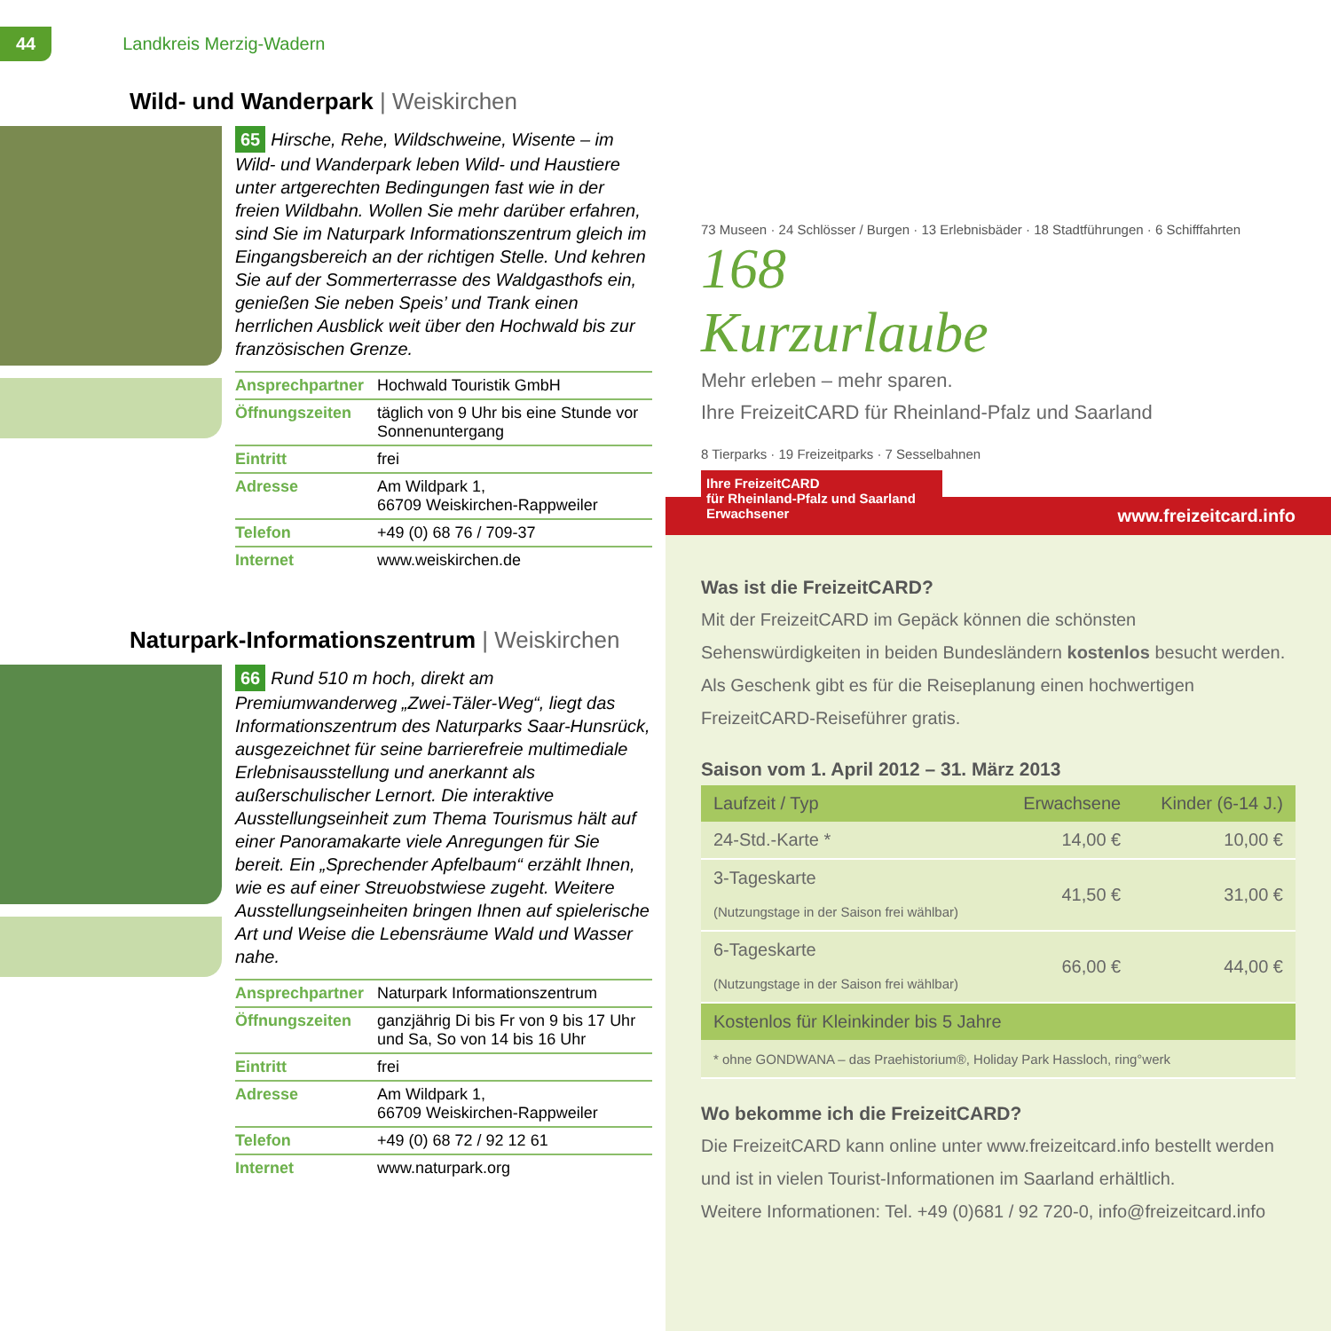44 Landkreis Merzig-Wadern
Wild- und Wanderpark | Weiskirchen
65 Hirsche, Rehe, Wildschweine, Wisente – im Wild- und Wanderpark leben Wild- und Haustiere unter artgerechten Bedingungen fast wie in der freien Wildbahn. Wollen Sie mehr darüber erfahren, sind Sie im Naturpark Informationszentrum gleich im Eingangsbereich an der richtigen Stelle. Und kehren Sie auf der Sommerterrasse des Waldgasthofs ein, genießen Sie neben Speis’ und Trank einen herrlichen Ausblick weit über den Hochwald bis zur französischen Grenze.
| Ansprechpartner | Hochwald Touristik GmbH |
| Öffnungszeiten | täglich von 9 Uhr bis eine Stunde vor Sonnenuntergang |
| Eintritt | frei |
| Adresse | Am Wildpark 1, 66709 Weiskirchen-Rappweiler |
| Telefon | +49 (0) 68 76 / 709-37 |
| Internet | www.weiskirchen.de |
Naturpark-Informationszentrum | Weiskirchen
66 Rund 510 m hoch, direkt am Premiumwanderweg „Zwei-Täler-Weg“, liegt das Informationszentrum des Naturparks Saar-Hunsrück, ausgezeichnet für seine barrierefreie multimediale Erlebnisausstellung und anerkannt als außerschulischer Lernort. Die interaktive Ausstellungseinheit zum Thema Tourismus hält auf einer Panoramakarte viele Anregungen für Sie bereit. Ein „Sprechender Apfelbaum“ erzählt Ihnen, wie es auf einer Streuobstwiese zugeht. Weitere Ausstellungseinheiten bringen Ihnen auf spielerische Art und Weise die Lebensräume Wald und Wasser nahe.
| Ansprechpartner | Naturpark Informationszentrum |
| Öffnungszeiten | ganzjährig Di bis Fr von 9 bis 17 Uhr und Sa, So von 14 bis 16 Uhr |
| Eintritt | frei |
| Adresse | Am Wildpark 1, 66709 Weiskirchen-Rappweiler |
| Telefon | +49 (0) 68 72 / 92 12 61 |
| Internet | www.naturpark.org |
73 Museen · 24 Schlösser / Burgen · 13 Erlebnisbäder · 18 Stadtführungen · 6 Schifffahrten
168
Kurzurlaube
Mehr erleben – mehr sparen.
Ihre FreizeitCARD für Rheinland-Pfalz und Saarland
8 Tierparks · 19 Freizeitparks · 7 Sesselbahnen
Ihre FreizeitCARD
für Rheinland-Pfalz und Saarland
Erwachsener
www.freizeitcard.info
Was ist die FreizeitCARD?
Mit der FreizeitCARD im Gepäck können die schönsten Sehenswürdigkeiten in beiden Bundesländern kostenlos besucht werden. Als Geschenk gibt es für die Reiseplanung einen hochwertigen FreizeitCARD-Reiseführer gratis.
Saison vom 1. April 2012 – 31. März 2013
| Laufzeit / Typ | Erwachsene | Kinder (6-14 J.) |
| --- | --- | --- |
| 24-Std.-Karte * | 14,00 € | 10,00 € |
| 3-Tageskarte (Nutzungstage in der Saison frei wählbar) | 41,50 € | 31,00 € |
| 6-Tageskarte (Nutzungstage in der Saison frei wählbar) | 66,00 € | 44,00 € |
| Kostenlos für Kleinkinder bis 5 Jahre | | |
| * ohne GONDWANA – das Praehistorium®, Holiday Park Hassloch, ring°werk | | |
Wo bekomme ich die FreizeitCARD?
Die FreizeitCARD kann online unter www.freizeitcard.info bestellt werden und ist in vielen Tourist-Informationen im Saarland erhältlich.
Weitere Informationen: Tel. +49 (0)681 / 92 720-0, info@freizeitcard.info